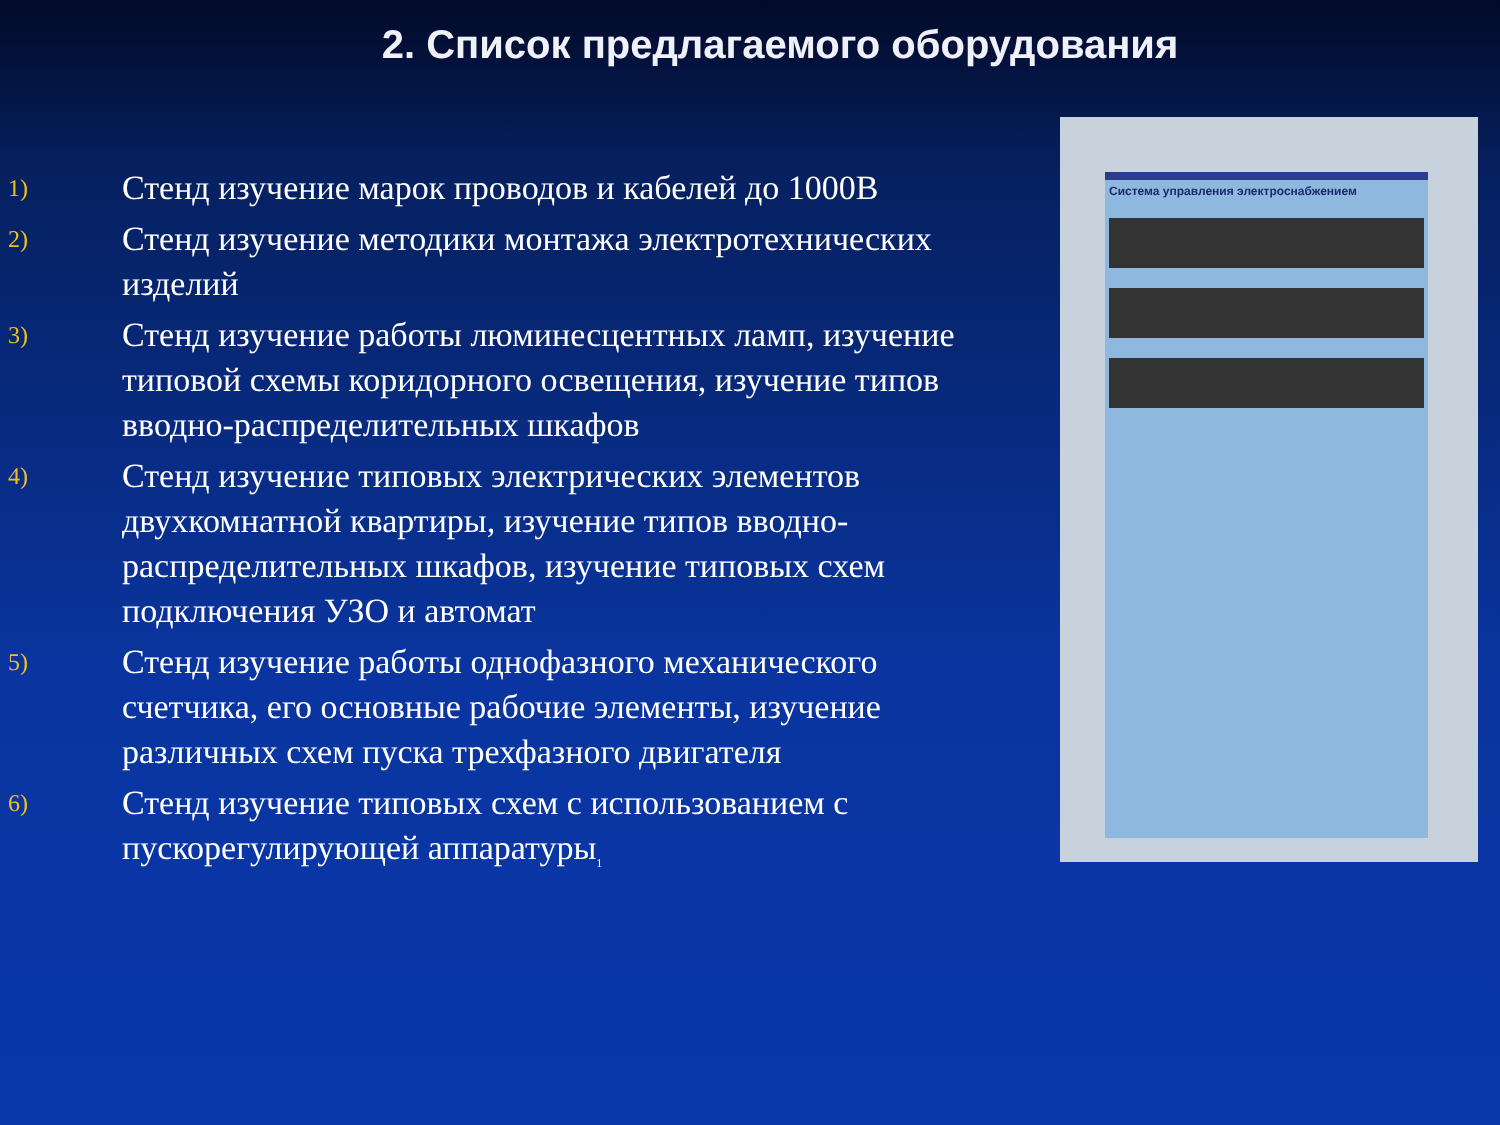2. Список предлагаемого оборудования
1)
Стенд изучение марок проводов и кабелей до 1000В
2)
Стенд изучение методики монтажа электротехнических изделий
3)
Стенд изучение работы люминесцентных ламп, изучение типовой схемы коридорного освещения, изучение типов вводно-распределительных шкафов
4)
Стенд изучение типовых электрических элементов двухкомнатной квартиры, изучение типов вводно-распределительных шкафов, изучение типовых схем подключения УЗО и автомат
5)
Стенд изучение работы однофазного механического счетчика, его основные рабочие элементы, изучение различных схем пуска трехфазного двигателя
6)
Стенд изучение типовых схем с использованием с пускорегулирующей аппаратуры<sub>1</sub>
Система управления электроснабжением